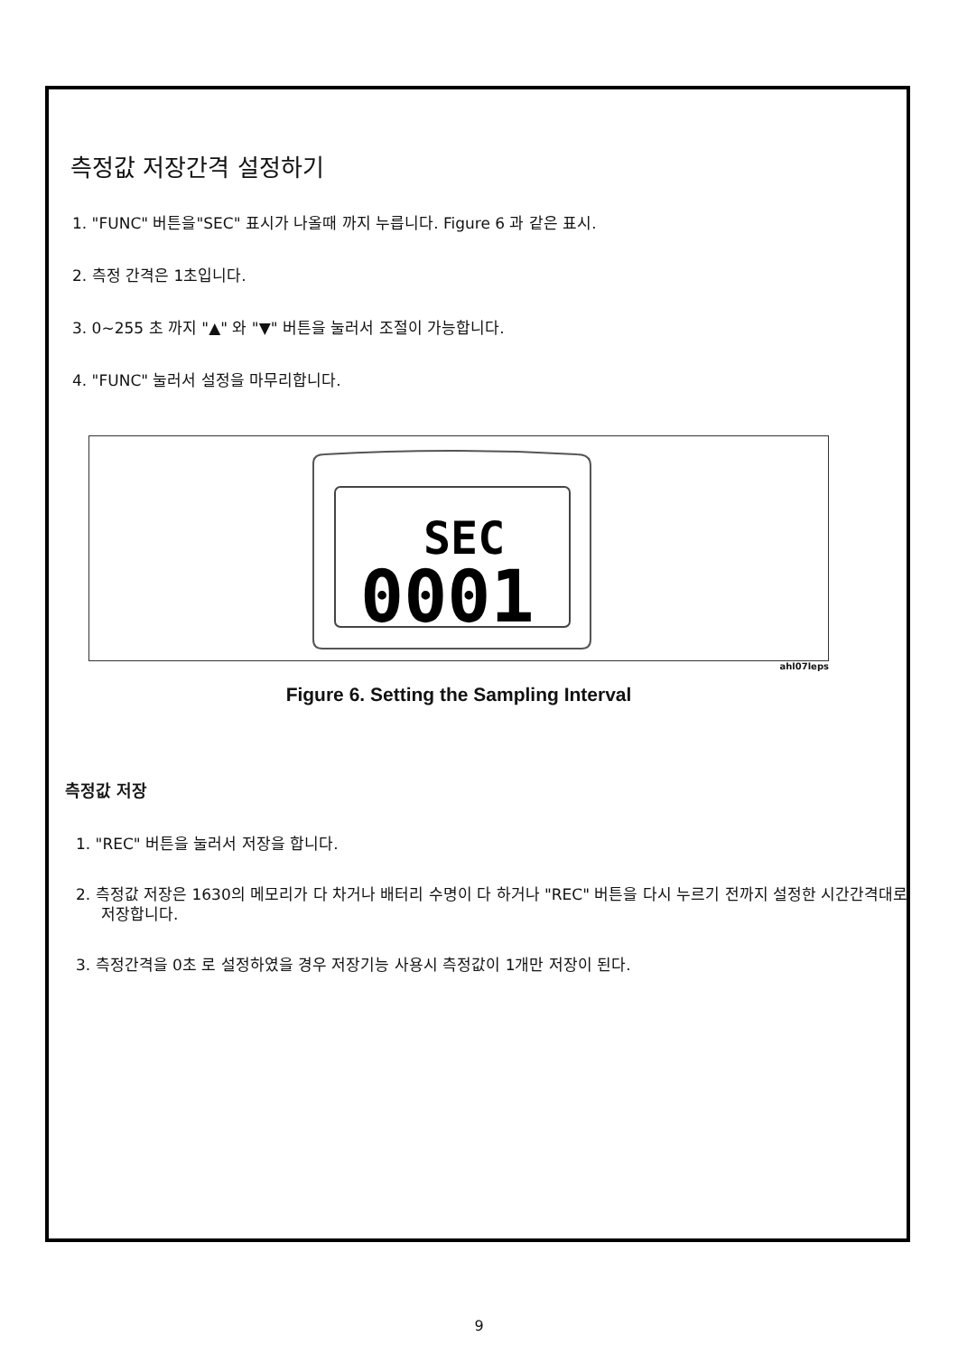측정값 저장간격 설정하기
1. "FUNC" 버튼을"SEC" 표시가 나올때 까지 누릅니다. Figure 6 과 같은 표시.
2. 측정 간격은 1초입니다.
3. 0~255 초 까지 "▲" 와 "▼" 버튼을 눌러서 조절이 가능합니다.
4. "FUNC" 눌러서 설정을 마무리합니다.
SEC
0001
ahl07leps
Figure 6. Setting the Sampling Interval
측정값 저장
1. "REC" 버튼을 눌러서 저장을 합니다.
2. 측정값 저장은 1630의 메모리가 다 차거나 배터리 수명이 다 하거나 "REC" 버튼을 다시 누르기 전까지 설정한 시간간격대로 저장합니다.
3. 측정간격을 0초 로 설정하였을 경우 저장기능 사용시 측정값이 1개만 저장이 된다.
9